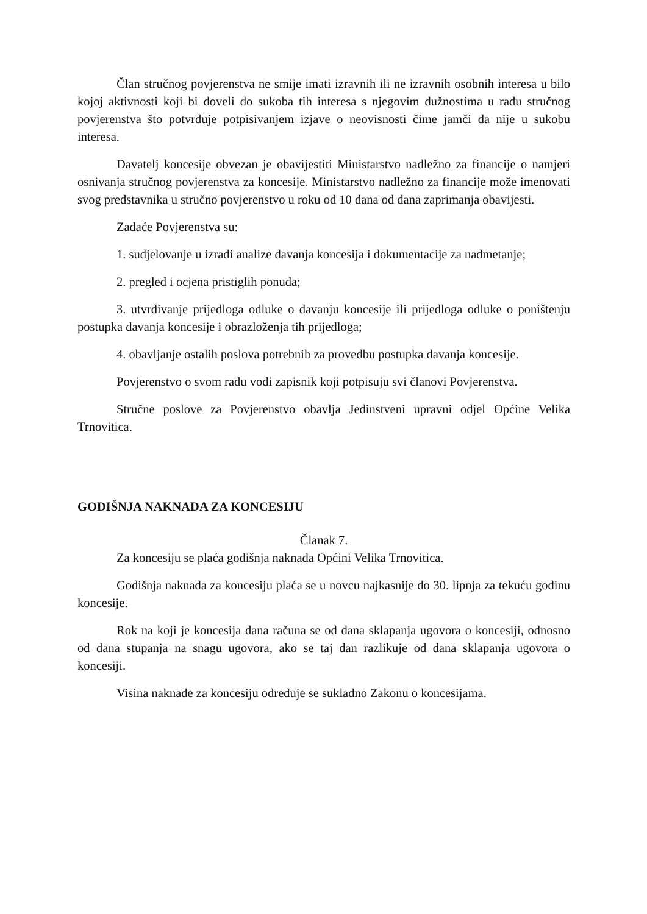Član stručnog povjerenstva ne smije imati izravnih ili ne izravnih osobnih interesa u bilo kojoj aktivnosti koji bi doveli do sukoba tih interesa s njegovim dužnostima u radu stručnog povjerenstva što potvrđuje potpisivanjem izjave o neovisnosti čime jamči da nije u sukobu interesa.
Davatelj koncesije obvezan je obavijestiti Ministarstvo nadležno za financije o namjeri osnivanja stručnog povjerenstva za koncesije. Ministarstvo nadležno za financije može imenovati svog predstavnika u stručno povjerenstvo u roku od 10 dana od dana zaprimanja obavijesti.
Zadaće Povjerenstva su:
1. sudjelovanje u izradi analize davanja koncesija i dokumentacije za nadmetanje;
2. pregled i ocjena pristiglih ponuda;
3. utvrđivanje prijedloga odluke o davanju koncesije ili prijedloga odluke o poništenju postupka davanja koncesije i obrazloženja tih prijedloga;
4. obavljanje ostalih poslova potrebnih za provedbu postupka davanja koncesije.
Povjerenstvo o svom radu vodi zapisnik koji potpisuju svi članovi Povjerenstva.
Stručne poslove za Povjerenstvo obavlja Jedinstveni upravni odjel Općine Velika Trnovitica.
GODIŠNJA NAKNADA ZA KONCESIJU
Članak 7.
Za koncesiju se plaća godišnja naknada Općini Velika Trnovitica.
Godišnja naknada za koncesiju plaća se u novcu najkasnije do 30. lipnja za tekuću godinu koncesije.
Rok na koji je koncesija dana računa se od dana sklapanja ugovora o koncesiji, odnosno od dana stupanja na snagu ugovora, ako se taj dan razlikuje od dana sklapanja ugovora o koncesiji.
Visina naknade za koncesiju određuje se sukladno Zakonu o koncesijama.